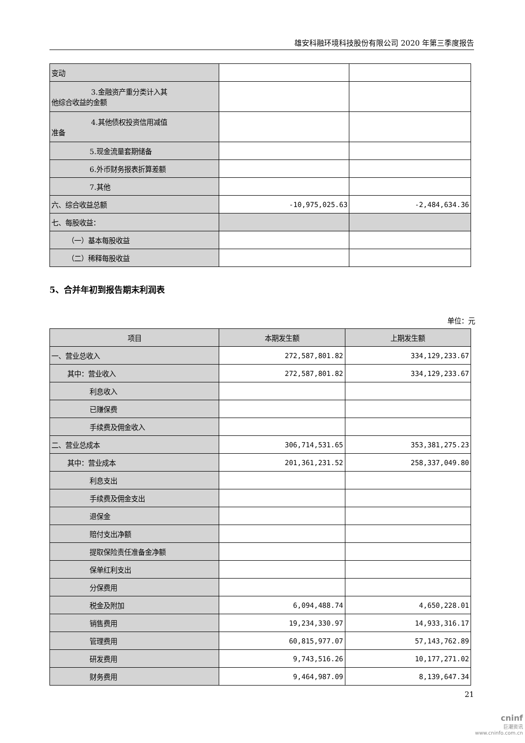雄安科融环境科技股份有限公司 2020 年第三季度报告
| 变动 | | |
| 3.金融资产重分类计入其 他综合收益的金额 | | |
| 4.其他债权投资信用减值 准备 | | |
| 5.现金流量套期储备 | | |
| 6.外币财务报表折算差额 | | |
| 7.其他 | | |
| 六、综合收益总额 | -10,975,025.63 | -2,484,634.36 |
| 七、每股收益： | | |
| （一）基本每股收益 | | |
| （二）稀释每股收益 | | |
5、合并年初到报告期末利润表
单位：元
| 项目 | 本期发生额 | 上期发生额 |
| --- | --- | --- |
| 一、营业总收入 | 272,587,801.82 | 334,129,233.67 |
| 其中：营业收入 | 272,587,801.82 | 334,129,233.67 |
| 利息收入 | | |
| 已赚保费 | | |
| 手续费及佣金收入 | | |
| 二、营业总成本 | 306,714,531.65 | 353,381,275.23 |
| 其中：营业成本 | 201,361,231.52 | 258,337,049.80 |
| 利息支出 | | |
| 手续费及佣金支出 | | |
| 退保金 | | |
| 赔付支出净额 | | |
| 提取保险责任准备金净额 | | |
| 保单红利支出 | | |
| 分保费用 | | |
| 税金及附加 | 6,094,488.74 | 4,650,228.01 |
| 销售费用 | 19,234,330.97 | 14,933,316.17 |
| 管理费用 | 60,815,977.07 | 57,143,762.89 |
| 研发费用 | 9,743,516.26 | 10,177,271.02 |
| 财务费用 | 9,464,987.09 | 8,139,647.34 |
21
cninf
巨潮资讯
www.cninfo.com.cn